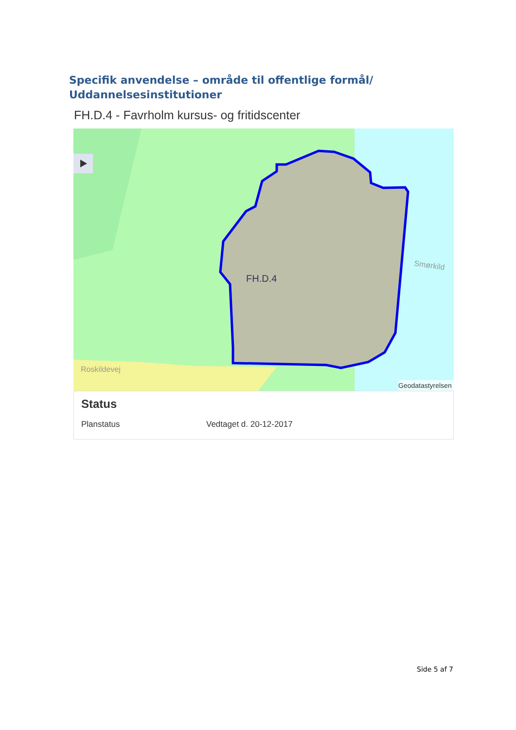Specifik anvendelse – område til offentlige formål/ Uddannelsesinstitutioner
FH.D.4 - Favrholm kursus- og fritidscenter
FH.D.4
Roskildevej
Smørkild
Geodatastyrelsen
Status
| Planstatus | Vedtaget d. 20-12-2017 |
Side 5 af 7